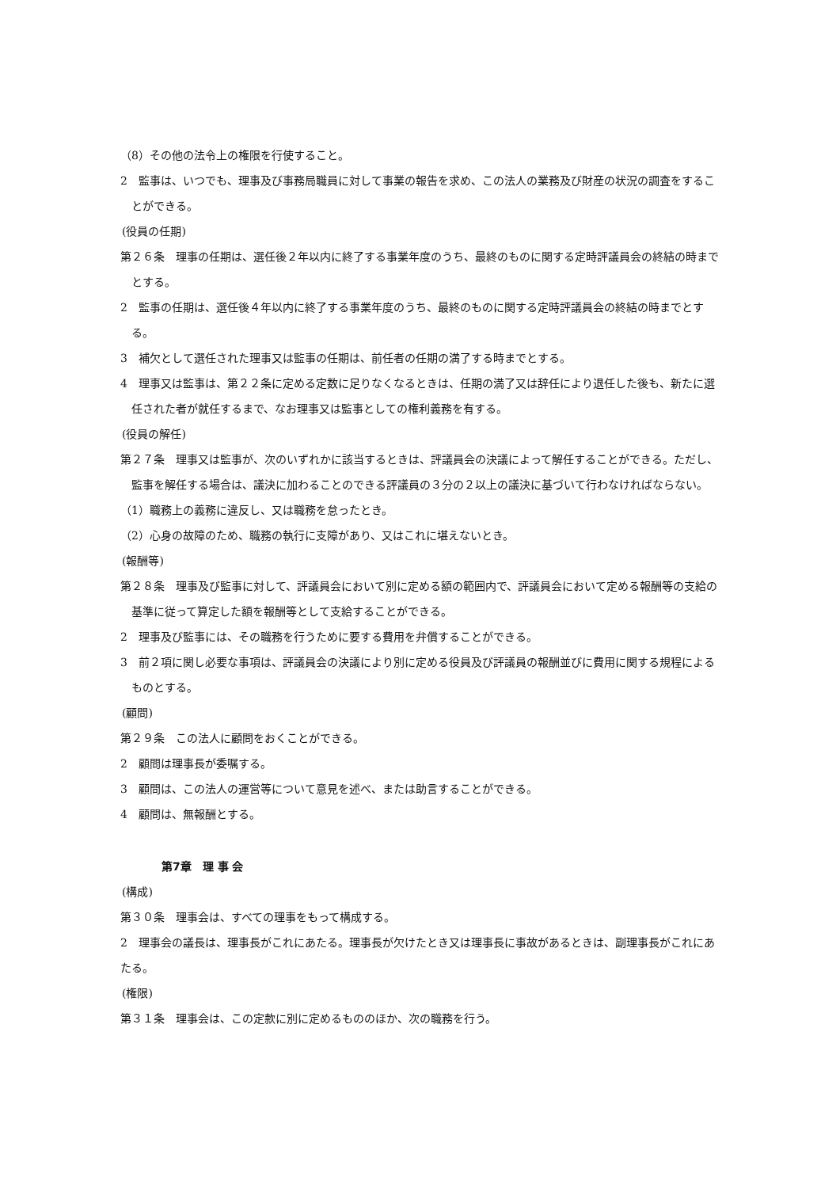（8）その他の法令上の権限を行使すること。
2　監事は、いつでも、理事及び事務局職員に対して事業の報告を求め、この法人の業務及び財産の状況の調査をすることができる。
(役員の任期)
第２６条　理事の任期は、選任後２年以内に終了する事業年度のうち、最終のものに関する定時評議員会の終結の時までとする。
2　監事の任期は、選任後４年以内に終了する事業年度のうち、最終のものに関する定時評議員会の終結の時までとする。
3　補欠として選任された理事又は監事の任期は、前任者の任期の満了する時までとする。
4　理事又は監事は、第２２条に定める定数に足りなくなるときは、任期の満了又は辞任により退任した後も、新たに選任された者が就任するまで、なお理事又は監事としての権利義務を有する。
(役員の解任)
第２７条　理事又は監事が、次のいずれかに該当するときは、評議員会の決議によって解任することができる。ただし、監事を解任する場合は、議決に加わることのできる評議員の３分の２以上の議決に基づいて行わなければならない。
（1）職務上の義務に違反し、又は職務を怠ったとき。
（2）心身の故障のため、職務の執行に支障があり、又はこれに堪えないとき。
(報酬等)
第２８条　理事及び監事に対して、評議員会において別に定める額の範囲内で、評議員会において定める報酬等の支給の基準に従って算定した額を報酬等として支給することができる。
2　理事及び監事には、その職務を行うために要する費用を弁償することができる。
3　前２項に関し必要な事項は、評議員会の決議により別に定める役員及び評議員の報酬並びに費用に関する規程によるものとする。
(顧問)
第２９条　この法人に顧問をおくことができる。
2　顧問は理事長が委嘱する。
3　顧問は、この法人の運営等について意見を述べ、または助言することができる。
4　顧問は、無報酬とする。
第7章　理 事 会
(構成)
第３０条　理事会は、すべての理事をもって構成する。
2　理事会の議長は、理事長がこれにあたる。理事長が欠けたとき又は理事長に事故があるときは、副理事長がこれにあたる。
(権限)
第３１条　理事会は、この定款に別に定めるもののほか、次の職務を行う。